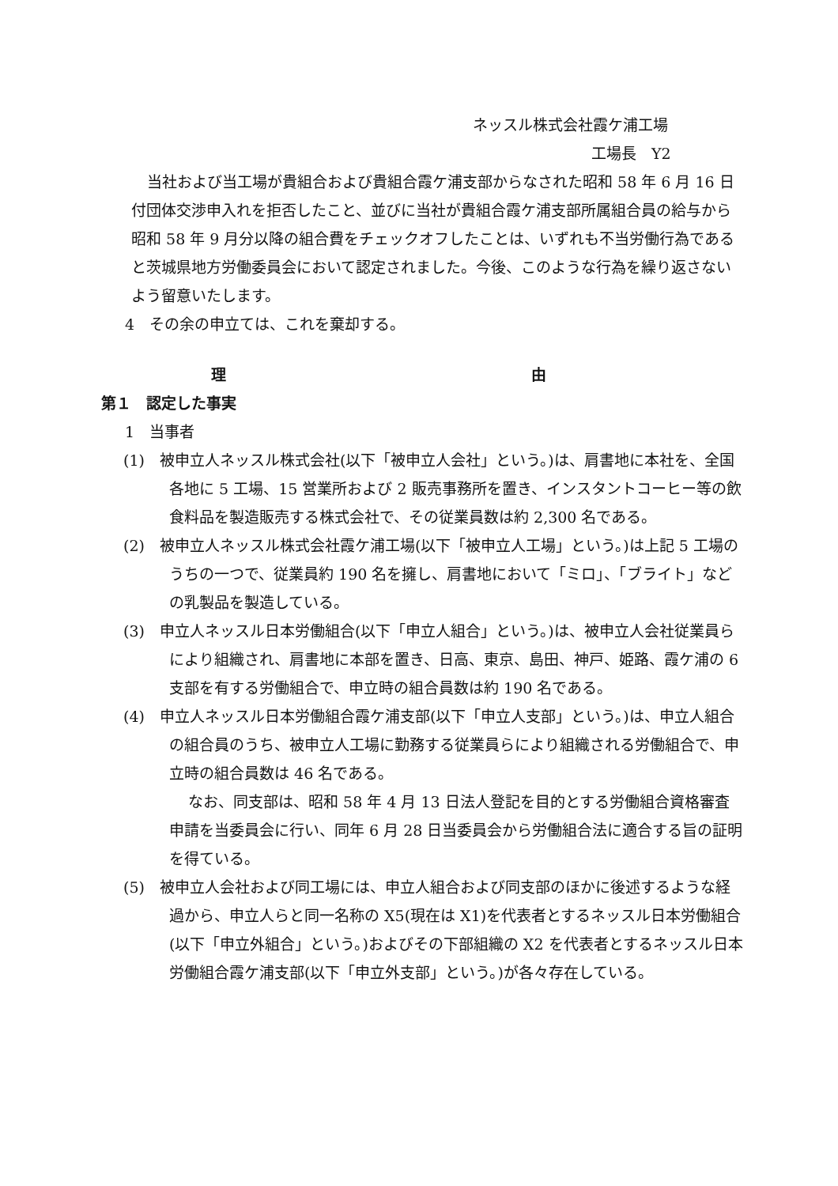ネッスル株式会社霞ケ浦工場
工場長　Y2
当社および当工場が貴組合および貴組合霞ケ浦支部からなされた昭和 58 年 6 月 16 日付団体交渉申入れを拒否したこと、並びに当社が貴組合霞ケ浦支部所属組合員の給与から昭和 58 年 9 月分以降の組合費をチェックオフしたことは、いずれも不当労働行為であると茨城県地方労働委員会において認定されました。今後、このような行為を繰り返さないよう留意いたします。
4　その余の申立ては、これを棄却する。
理 由
第１　認定した事実
1　当事者
(1)　被申立人ネッスル株式会社(以下「被申立人会社」という。)は、肩書地に本社を、全国各地に 5 工場、15 営業所および 2 販売事務所を置き、インスタントコーヒー等の飲食料品を製造販売する株式会社で、その従業員数は約 2,300 名である。
(2)　被申立人ネッスル株式会社霞ケ浦工場(以下「被申立人工場」という。)は上記 5 工場のうちの一つで、従業員約 190 名を擁し、肩書地において「ミロ」、「ブライト」などの乳製品を製造している。
(3)　申立人ネッスル日本労働組合(以下「申立人組合」という。)は、被申立人会社従業員らにより組織され、肩書地に本部を置き、日高、東京、島田、神戸、姫路、霞ケ浦の 6 支部を有する労働組合で、申立時の組合員数は約 190 名である。
(4)　申立人ネッスル日本労働組合霞ケ浦支部(以下「申立人支部」という。)は、申立人組合の組合員のうち、被申立人工場に勤務する従業員らにより組織される労働組合で、申立時の組合員数は 46 名である。
なお、同支部は、昭和 58 年 4 月 13 日法人登記を目的とする労働組合資格審査申請を当委員会に行い、同年 6 月 28 日当委員会から労働組合法に適合する旨の証明を得ている。
(5)　被申立人会社および同工場には、申立人組合および同支部のほかに後述するような経過から、申立人らと同一名称の X5(現在は X1)を代表者とするネッスル日本労働組合(以下「申立外組合」という。)およびその下部組織の X2 を代表者とするネッスル日本労働組合霞ケ浦支部(以下「申立外支部」という。)が各々存在している。